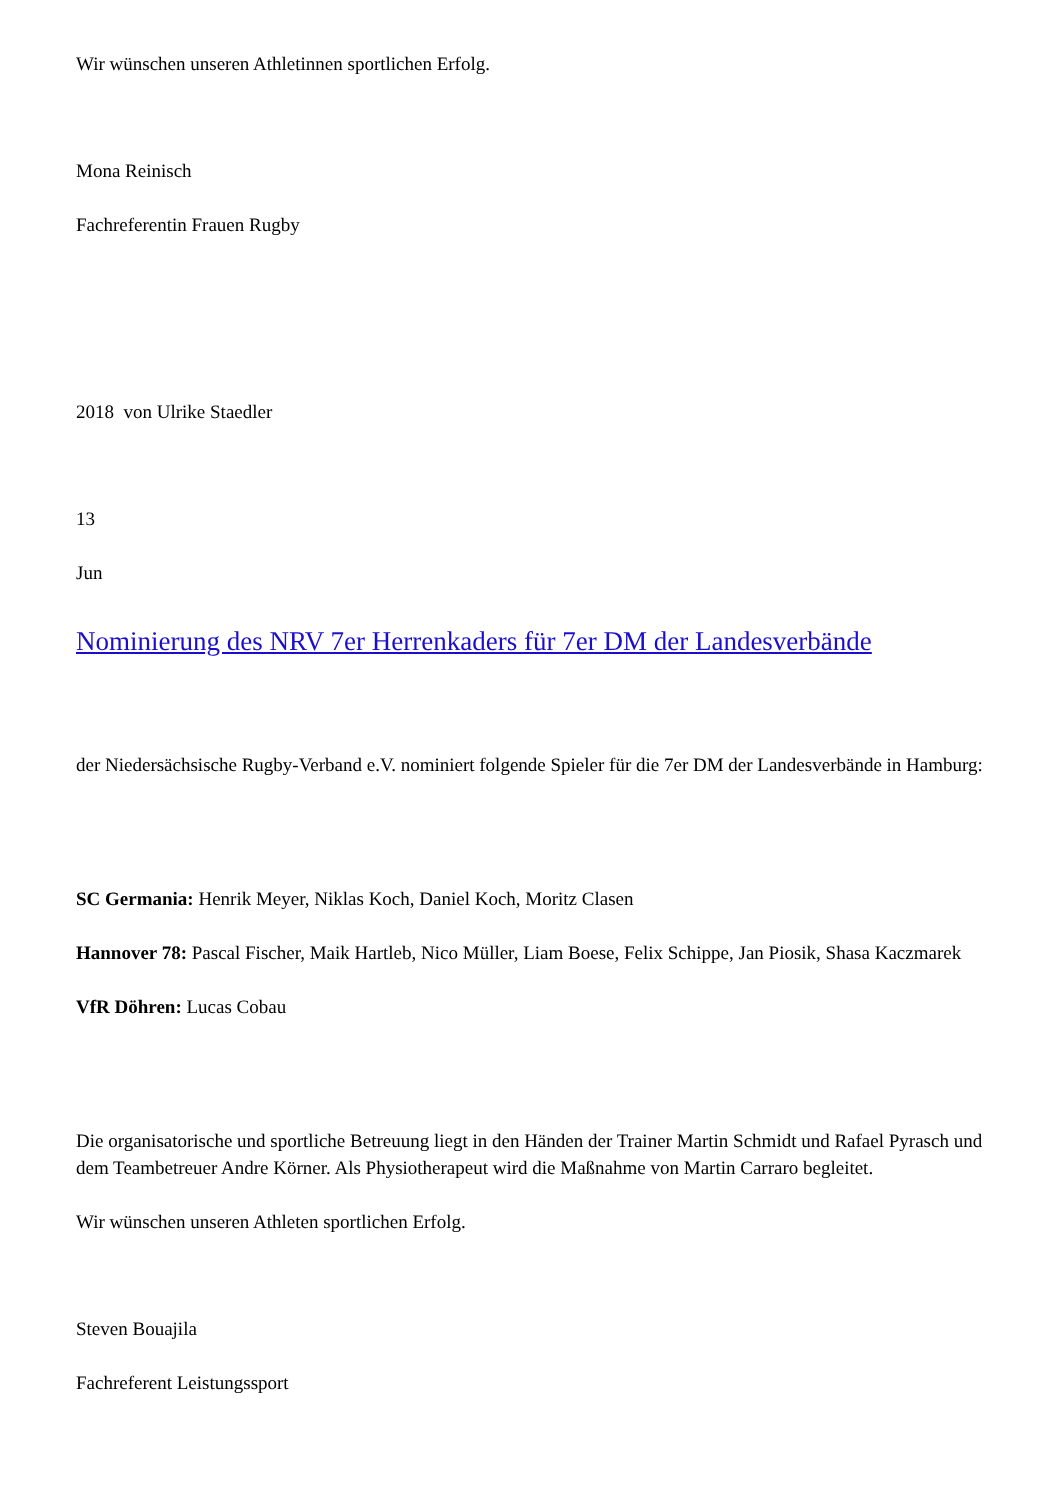Wir wünschen unseren Athletinnen sportlichen Erfolg.
Mona Reinisch
Fachreferentin Frauen Rugby
2018 von Ulrike Staedler
13
Jun
Nominierung des NRV 7er Herrenkaders für 7er DM der Landesverbände
der Niedersächsische Rugby-Verband e.V. nominiert folgende Spieler für die 7er DM der Landesverbände in Hamburg:
SC Germania: Henrik Meyer, Niklas Koch, Daniel Koch, Moritz Clasen
Hannover 78: Pascal Fischer, Maik Hartleb, Nico Müller, Liam Boese, Felix Schippe, Jan Piosik, Shasa Kaczmarek
VfR Döhren: Lucas Cobau
Die organisatorische und sportliche Betreuung liegt in den Händen der Trainer Martin Schmidt und Rafael Pyrasch und dem Teambetreuer Andre Körner. Als Physiotherapeut wird die Maßnahme von Martin Carraro begleitet.
Wir wünschen unseren Athleten sportlichen Erfolg.
Steven Bouajila
Fachreferent Leistungssport